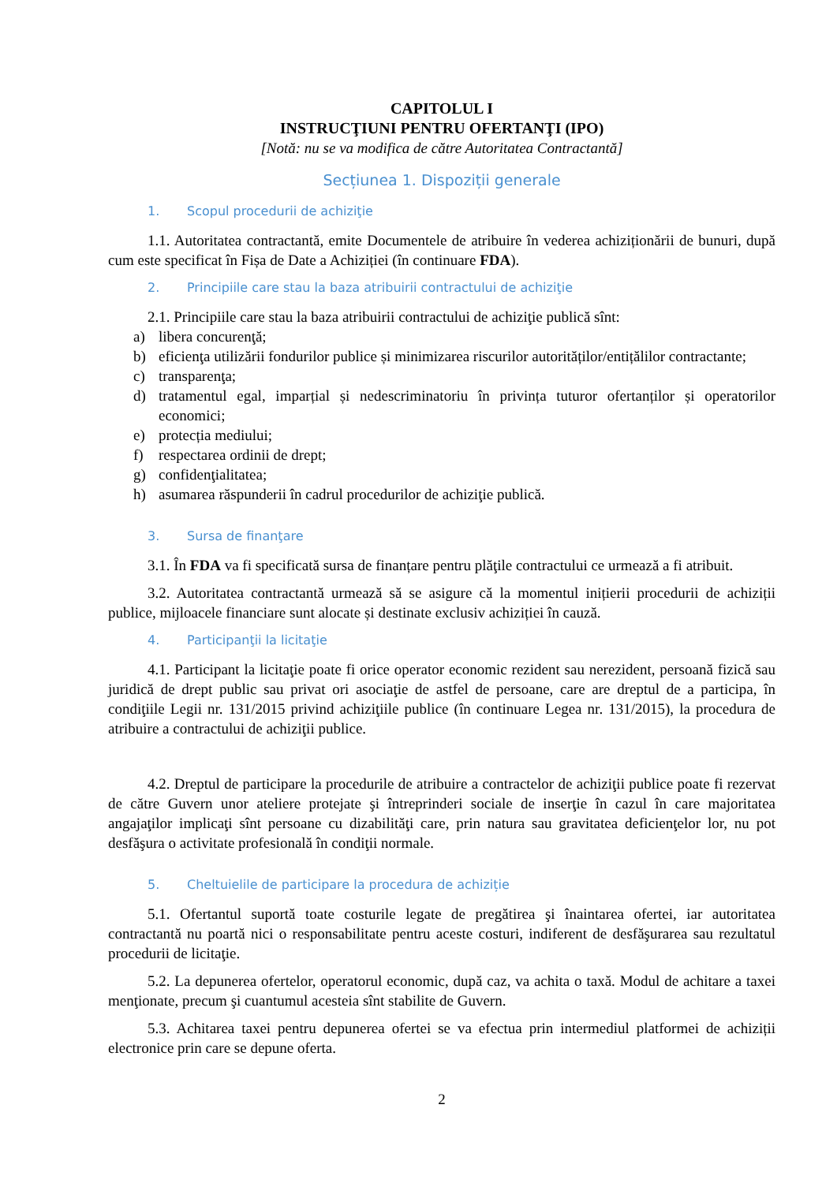CAPITOLUL I
INSTRUCŢIUNI PENTRU OFERTANŢI (IPO)
[Notă: nu se va modifica de către Autoritatea Contractantă]
Secțiunea 1. Dispoziții generale
1. Scopul procedurii de achiziţie
1.1. Autoritatea contractantă, emite Documentele de atribuire în vederea achiziționării de bunuri, după cum este specificat în Fișa de Date a Achiziției (în continuare FDA).
2. Principiile care stau la baza atribuirii contractului de achiziţie
2.1. Principiile care stau la baza atribuirii contractului de achiziţie publică sînt:
a) libera concurenţă;
b) eficienţa utilizării fondurilor publice și minimizarea riscurilor autorităților/entițălilor contractante;
c) transparenţa;
d) tratamentul egal, imparțial și nedescriminatoriu în privința tuturor ofertanților și operatorilor economici;
e) protecția mediului;
f) respectarea ordinii de drept;
g) confidenţialitatea;
h) asumarea răspunderii în cadrul procedurilor de achiziţie publică.
3. Sursa de finanţare
3.1. În FDA va fi specificată sursa de finanțare pentru plăţile contractului ce urmează a fi atribuit.
3.2. Autoritatea contractantă urmează să se asigure că la momentul inițierii procedurii de achiziții publice, mijloacele financiare sunt alocate și destinate exclusiv achiziției în cauză.
4. Participanţii la licitaţie
4.1. Participant la licitaţie poate fi orice operator economic rezident sau nerezident, persoană fizică sau juridică de drept public sau privat ori asociaţie de astfel de persoane, care are dreptul de a participa, în condiţiile Legii nr. 131/2015 privind achiziţiile publice (în continuare Legea nr. 131/2015), la procedura de atribuire a contractului de achiziţii publice.
4.2. Dreptul de participare la procedurile de atribuire a contractelor de achiziţii publice poate fi rezervat de către Guvern unor ateliere protejate şi întreprinderi sociale de inserţie în cazul în care majoritatea angajaţilor implicaţi sînt persoane cu dizabilităţi care, prin natura sau gravitatea deficienţelor lor, nu pot desfăşura o activitate profesională în condiţii normale.
5. Cheltuielile de participare la procedura de achiziție
5.1. Ofertantul suportă toate costurile legate de pregătirea şi înaintarea ofertei, iar autoritatea contractantă nu poartă nici o responsabilitate pentru aceste costuri, indiferent de desfăşurarea sau rezultatul procedurii de licitaţie.
5.2. La depunerea ofertelor, operatorul economic, după caz, va achita o taxă. Modul de achitare a taxei menţionate, precum şi cuantumul acesteia sînt stabilite de Guvern.
5.3. Achitarea taxei pentru depunerea ofertei se va efectua prin intermediul platformei de achiziții electronice prin care se depune oferta.
2